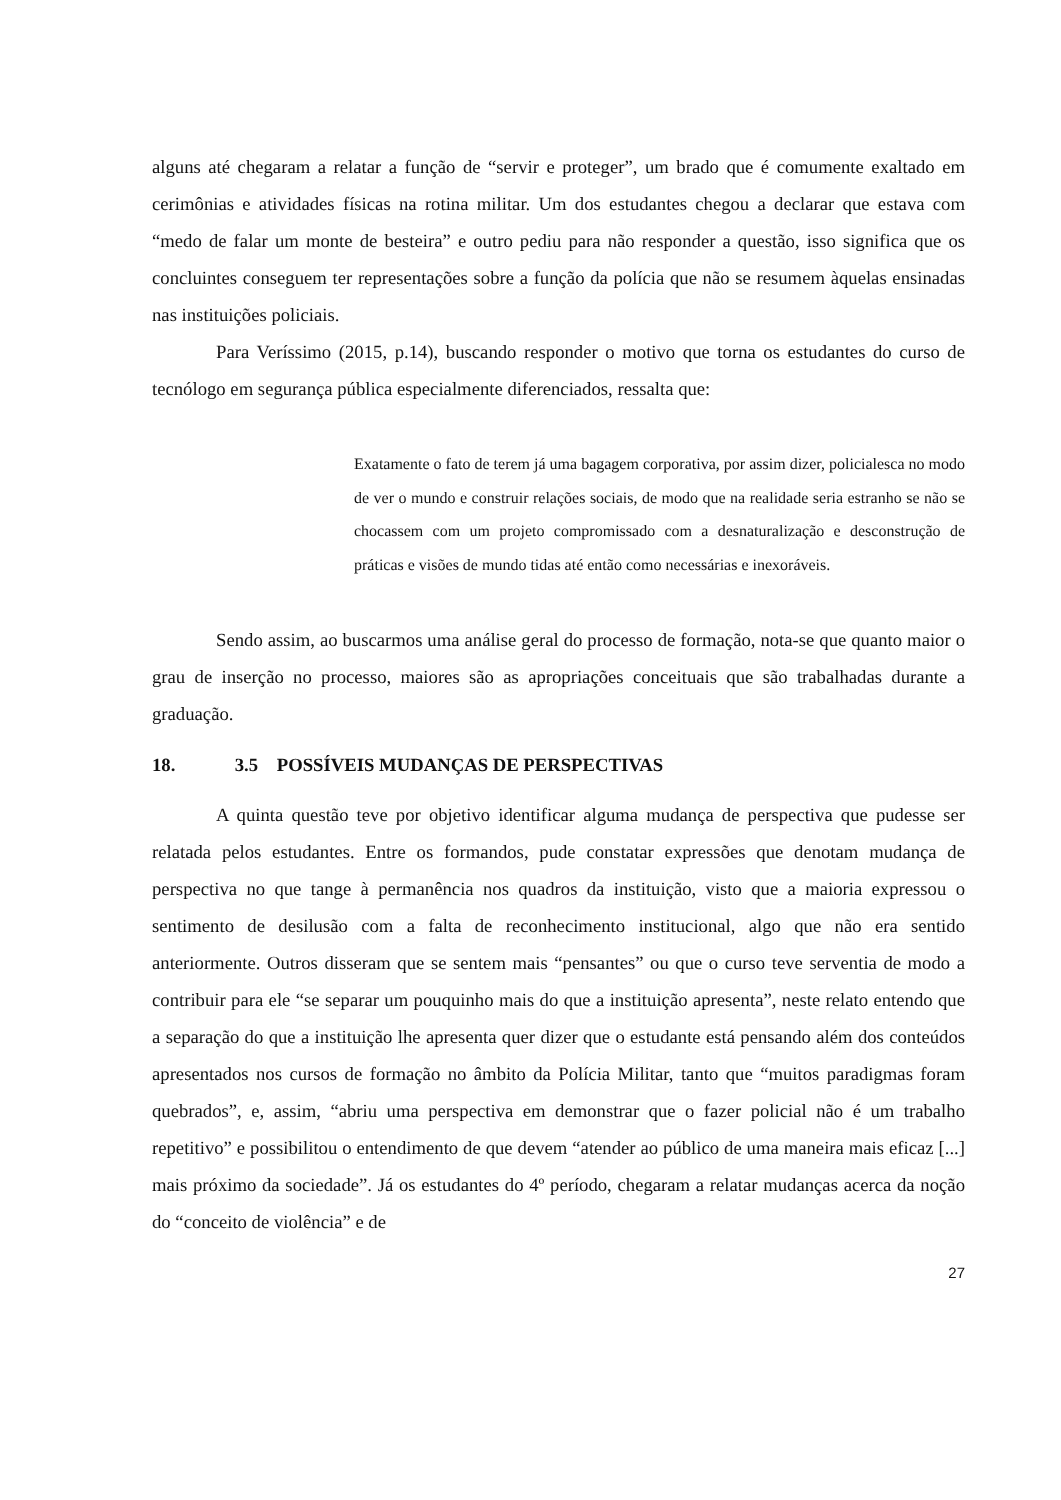alguns até chegaram a relatar a função de “servir e proteger”, um brado que é comumente exaltado em cerimônias e atividades físicas na rotina militar. Um dos estudantes chegou a declarar que estava com “medo de falar um monte de besteira” e outro pediu para não responder a questão, isso significa que os concluintes conseguem ter representações sobre a função da polícia que não se resumem àquelas ensinadas nas instituições policiais.
Para Veríssimo (2015, p.14), buscando responder o motivo que torna os estudantes do curso de tecnólogo em segurança pública especialmente diferenciados, ressalta que:
Exatamente o fato de terem já uma bagagem corporativa, por assim dizer, policialesca no modo de ver o mundo e construir relações sociais, de modo que na realidade seria estranho se não se chocassem com um projeto compromissado com a desnaturalização e desconstrução de práticas e visões de mundo tidas até então como necessárias e inexoráveis.
Sendo assim, ao buscarmos uma análise geral do processo de formação, nota-se que quanto maior o grau de inserção no processo, maiores são as apropriações conceituais que são trabalhadas durante a graduação.
18. 3.5 POSSÍVEIS MUDANÇAS DE PERSPECTIVAS
A quinta questão teve por objetivo identificar alguma mudança de perspectiva que pudesse ser relatada pelos estudantes. Entre os formandos, pude constatar expressões que denotam mudança de perspectiva no que tange à permanência nos quadros da instituição, visto que a maioria expressou o sentimento de desilusão com a falta de reconhecimento institucional, algo que não era sentido anteriormente. Outros disseram que se sentem mais “pensantes” ou que o curso teve serventia de modo a contribuir para ele “se separar um pouquinho mais do que a instituição apresenta”, neste relato entendo que a separação do que a instituição lhe apresenta quer dizer que o estudante está pensando além dos conteúdos apresentados nos cursos de formação no âmbito da Polícia Militar, tanto que “muitos paradigmas foram quebrados”, e, assim, “abriu uma perspectiva em demonstrar que o fazer policial não é um trabalho repetitivo” e possibilitou o entendimento de que devem “atender ao público de uma maneira mais eficaz [...] mais próximo da sociedade”. Já os estudantes do 4º período, chegaram a relatar mudanças acerca da noção do “conceito de violência” e de
27